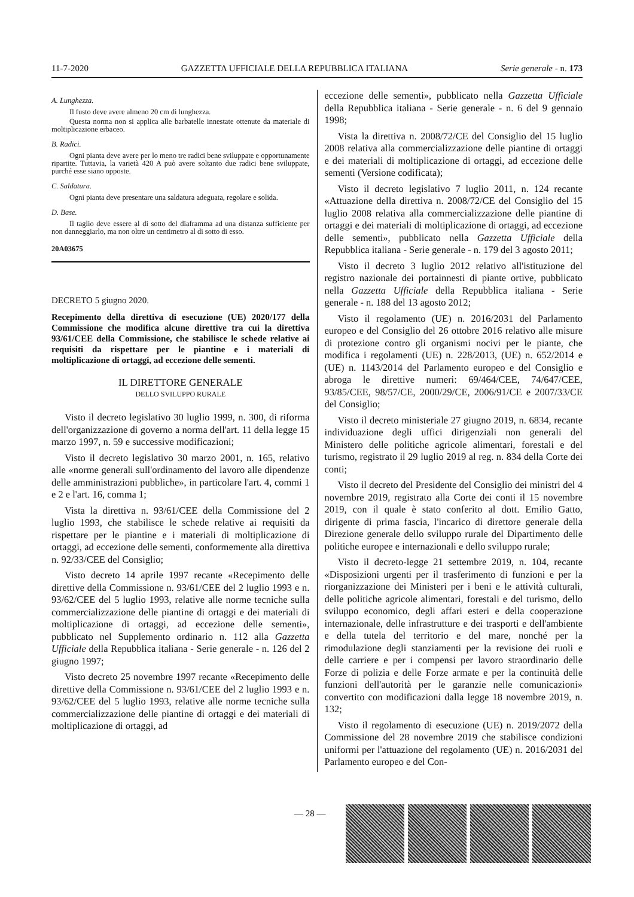11-7-2020 GAZZETTA UFFICIALE DELLA REPUBBLICA ITALIANA Serie generale - n. 173
A. Lunghezza.
Il fusto deve avere almeno 20 cm di lunghezza.
Questa norma non si applica alle barbatelle innestate ottenute da materiale di moltiplicazione erbaceo.
B. Radici.
Ogni pianta deve avere per lo meno tre radici bene sviluppate e opportunamente ripartite. Tuttavia, la varietà 420 A può avere soltanto due radici bene sviluppate, purché esse siano opposte.
C. Saldatura.
Ogni pianta deve presentare una saldatura adeguata, regolare e solida.
D. Base.
Il taglio deve essere al di sotto del diaframma ad una distanza sufficiente per non danneggiarlo, ma non oltre un centimetro al di sotto di esso.
20A03675
DECRETO 5 giugno 2020.
Recepimento della direttiva di esecuzione (UE) 2020/177 della Commissione che modifica alcune direttive tra cui la direttiva 93/61/CEE della Commissione, che stabilisce le schede relative ai requisiti da rispettare per le piantine e i materiali di moltiplicazione di ortaggi, ad eccezione delle sementi.
IL DIRETTORE GENERALE
DELLO SVILUPPO RURALE
Visto il decreto legislativo 30 luglio 1999, n. 300, di riforma dell'organizzazione di governo a norma dell'art. 11 della legge 15 marzo 1997, n. 59 e successive modificazioni;
Visto il decreto legislativo 30 marzo 2001, n. 165, relativo alle «norme generali sull'ordinamento del lavoro alle dipendenze delle amministrazioni pubbliche», in particolare l'art. 4, commi 1 e 2 e l'art. 16, comma 1;
Vista la direttiva n. 93/61/CEE della Commissione del 2 luglio 1993, che stabilisce le schede relative ai requisiti da rispettare per le piantine e i materiali di moltiplicazione di ortaggi, ad eccezione delle sementi, conformemente alla direttiva n. 92/33/CEE del Consiglio;
Visto decreto 14 aprile 1997 recante «Recepimento delle direttive della Commissione n. 93/61/CEE del 2 luglio 1993 e n. 93/62/CEE del 5 luglio 1993, relative alle norme tecniche sulla commercializzazione delle piantine di ortaggi e dei materiali di moltiplicazione di ortaggi, ad eccezione delle sementi», pubblicato nel Supplemento ordinario n. 112 alla Gazzetta Ufficiale della Repubblica italiana - Serie generale - n. 126 del 2 giugno 1997;
Visto decreto 25 novembre 1997 recante «Recepimento delle direttive della Commissione n. 93/61/CEE del 2 luglio 1993 e n. 93/62/CEE del 5 luglio 1993, relative alle norme tecniche sulla commercializzazione delle piantine di ortaggi e dei materiali di moltiplicazione di ortaggi, ad
eccezione delle sementi», pubblicato nella Gazzetta Ufficiale della Repubblica italiana - Serie generale - n. 6 del 9 gennaio 1998;
Vista la direttiva n. 2008/72/CE del Consiglio del 15 luglio 2008 relativa alla commercializzazione delle piantine di ortaggi e dei materiali di moltiplicazione di ortaggi, ad eccezione delle sementi (Versione codificata);
Visto il decreto legislativo 7 luglio 2011, n. 124 recante «Attuazione della direttiva n. 2008/72/CE del Consiglio del 15 luglio 2008 relativa alla commercializzazione delle piantine di ortaggi e dei materiali di moltiplicazione di ortaggi, ad eccezione delle sementi», pubblicato nella Gazzetta Ufficiale della Repubblica italiana - Serie generale - n. 179 del 3 agosto 2011;
Visto il decreto 3 luglio 2012 relativo all'istituzione del registro nazionale dei portainnesti di piante ortive, pubblicato nella Gazzetta Ufficiale della Repubblica italiana - Serie generale - n. 188 del 13 agosto 2012;
Visto il regolamento (UE) n. 2016/2031 del Parlamento europeo e del Consiglio del 26 ottobre 2016 relativo alle misure di protezione contro gli organismi nocivi per le piante, che modifica i regolamenti (UE) n. 228/2013, (UE) n. 652/2014 e (UE) n. 1143/2014 del Parlamento europeo e del Consiglio e abroga le direttive numeri: 69/464/CEE, 74/647/CEE, 93/85/CEE, 98/57/CE, 2000/29/CE, 2006/91/CE e 2007/33/CE del Consiglio;
Visto il decreto ministeriale 27 giugno 2019, n. 6834, recante individuazione degli uffici dirigenziali non generali del Ministero delle politiche agricole alimentari, forestali e del turismo, registrato il 29 luglio 2019 al reg. n. 834 della Corte dei conti;
Visto il decreto del Presidente del Consiglio dei ministri del 4 novembre 2019, registrato alla Corte dei conti il 15 novembre 2019, con il quale è stato conferito al dott. Emilio Gatto, dirigente di prima fascia, l'incarico di direttore generale della Direzione generale dello sviluppo rurale del Dipartimento delle politiche europee e internazionali e dello sviluppo rurale;
Visto il decreto-legge 21 settembre 2019, n. 104, recante «Disposizioni urgenti per il trasferimento di funzioni e per la riorganizzazione dei Ministeri per i beni e le attività culturali, delle politiche agricole alimentari, forestali e del turismo, dello sviluppo economico, degli affari esteri e della cooperazione internazionale, delle infrastrutture e dei trasporti e dell'ambiente e della tutela del territorio e del mare, nonché per la rimodulazione degli stanziamenti per la revisione dei ruoli e delle carriere e per i compensi per lavoro straordinario delle Forze di polizia e delle Forze armate e per la continuità delle funzioni dell'autorità per le garanzie nelle comunicazioni» convertito con modificazioni dalla legge 18 novembre 2019, n. 132;
Visto il regolamento di esecuzione (UE) n. 2019/2072 della Commissione del 28 novembre 2019 che stabilisce condizioni uniformi per l'attuazione del regolamento (UE) n. 2016/2031 del Parlamento europeo e del Con-
— 28 —